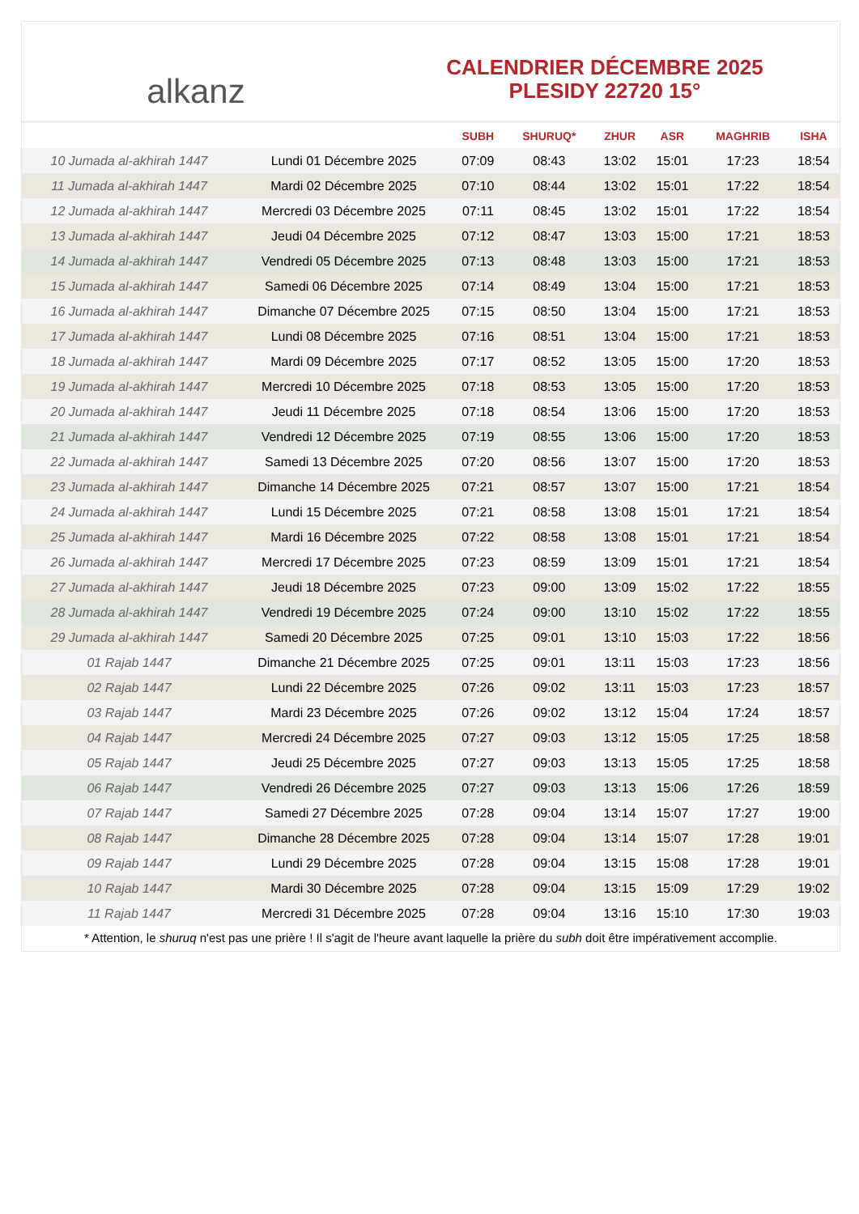alkanz
CALENDRIER DÉCEMBRE 2025
PLESIDY 22720 15°
| | | SUBH | SHURUQ* | ZHUR | ASR | MAGHRIB | ISHA |
| --- | --- | --- | --- | --- | --- | --- | --- |
| 10 Jumada al-akhirah 1447 | Lundi 01 Décembre 2025 | 07:09 | 08:43 | 13:02 | 15:01 | 17:23 | 18:54 |
| 11 Jumada al-akhirah 1447 | Mardi 02 Décembre 2025 | 07:10 | 08:44 | 13:02 | 15:01 | 17:22 | 18:54 |
| 12 Jumada al-akhirah 1447 | Mercredi 03 Décembre 2025 | 07:11 | 08:45 | 13:02 | 15:01 | 17:22 | 18:54 |
| 13 Jumada al-akhirah 1447 | Jeudi 04 Décembre 2025 | 07:12 | 08:47 | 13:03 | 15:00 | 17:21 | 18:53 |
| 14 Jumada al-akhirah 1447 | Vendredi 05 Décembre 2025 | 07:13 | 08:48 | 13:03 | 15:00 | 17:21 | 18:53 |
| 15 Jumada al-akhirah 1447 | Samedi 06 Décembre 2025 | 07:14 | 08:49 | 13:04 | 15:00 | 17:21 | 18:53 |
| 16 Jumada al-akhirah 1447 | Dimanche 07 Décembre 2025 | 07:15 | 08:50 | 13:04 | 15:00 | 17:21 | 18:53 |
| 17 Jumada al-akhirah 1447 | Lundi 08 Décembre 2025 | 07:16 | 08:51 | 13:04 | 15:00 | 17:21 | 18:53 |
| 18 Jumada al-akhirah 1447 | Mardi 09 Décembre 2025 | 07:17 | 08:52 | 13:05 | 15:00 | 17:20 | 18:53 |
| 19 Jumada al-akhirah 1447 | Mercredi 10 Décembre 2025 | 07:18 | 08:53 | 13:05 | 15:00 | 17:20 | 18:53 |
| 20 Jumada al-akhirah 1447 | Jeudi 11 Décembre 2025 | 07:18 | 08:54 | 13:06 | 15:00 | 17:20 | 18:53 |
| 21 Jumada al-akhirah 1447 | Vendredi 12 Décembre 2025 | 07:19 | 08:55 | 13:06 | 15:00 | 17:20 | 18:53 |
| 22 Jumada al-akhirah 1447 | Samedi 13 Décembre 2025 | 07:20 | 08:56 | 13:07 | 15:00 | 17:20 | 18:53 |
| 23 Jumada al-akhirah 1447 | Dimanche 14 Décembre 2025 | 07:21 | 08:57 | 13:07 | 15:00 | 17:21 | 18:54 |
| 24 Jumada al-akhirah 1447 | Lundi 15 Décembre 2025 | 07:21 | 08:58 | 13:08 | 15:01 | 17:21 | 18:54 |
| 25 Jumada al-akhirah 1447 | Mardi 16 Décembre 2025 | 07:22 | 08:58 | 13:08 | 15:01 | 17:21 | 18:54 |
| 26 Jumada al-akhirah 1447 | Mercredi 17 Décembre 2025 | 07:23 | 08:59 | 13:09 | 15:01 | 17:21 | 18:54 |
| 27 Jumada al-akhirah 1447 | Jeudi 18 Décembre 2025 | 07:23 | 09:00 | 13:09 | 15:02 | 17:22 | 18:55 |
| 28 Jumada al-akhirah 1447 | Vendredi 19 Décembre 2025 | 07:24 | 09:00 | 13:10 | 15:02 | 17:22 | 18:55 |
| 29 Jumada al-akhirah 1447 | Samedi 20 Décembre 2025 | 07:25 | 09:01 | 13:10 | 15:03 | 17:22 | 18:56 |
| 01 Rajab 1447 | Dimanche 21 Décembre 2025 | 07:25 | 09:01 | 13:11 | 15:03 | 17:23 | 18:56 |
| 02 Rajab 1447 | Lundi 22 Décembre 2025 | 07:26 | 09:02 | 13:11 | 15:03 | 17:23 | 18:57 |
| 03 Rajab 1447 | Mardi 23 Décembre 2025 | 07:26 | 09:02 | 13:12 | 15:04 | 17:24 | 18:57 |
| 04 Rajab 1447 | Mercredi 24 Décembre 2025 | 07:27 | 09:03 | 13:12 | 15:05 | 17:25 | 18:58 |
| 05 Rajab 1447 | Jeudi 25 Décembre 2025 | 07:27 | 09:03 | 13:13 | 15:05 | 17:25 | 18:58 |
| 06 Rajab 1447 | Vendredi 26 Décembre 2025 | 07:27 | 09:03 | 13:13 | 15:06 | 17:26 | 18:59 |
| 07 Rajab 1447 | Samedi 27 Décembre 2025 | 07:28 | 09:04 | 13:14 | 15:07 | 17:27 | 19:00 |
| 08 Rajab 1447 | Dimanche 28 Décembre 2025 | 07:28 | 09:04 | 13:14 | 15:07 | 17:28 | 19:01 |
| 09 Rajab 1447 | Lundi 29 Décembre 2025 | 07:28 | 09:04 | 13:15 | 15:08 | 17:28 | 19:01 |
| 10 Rajab 1447 | Mardi 30 Décembre 2025 | 07:28 | 09:04 | 13:15 | 15:09 | 17:29 | 19:02 |
| 11 Rajab 1447 | Mercredi 31 Décembre 2025 | 07:28 | 09:04 | 13:16 | 15:10 | 17:30 | 19:03 |
* Attention, le shuruq n'est pas une prière ! Il s'agit de l'heure avant laquelle la prière du subh doit être impérativement accomplie.